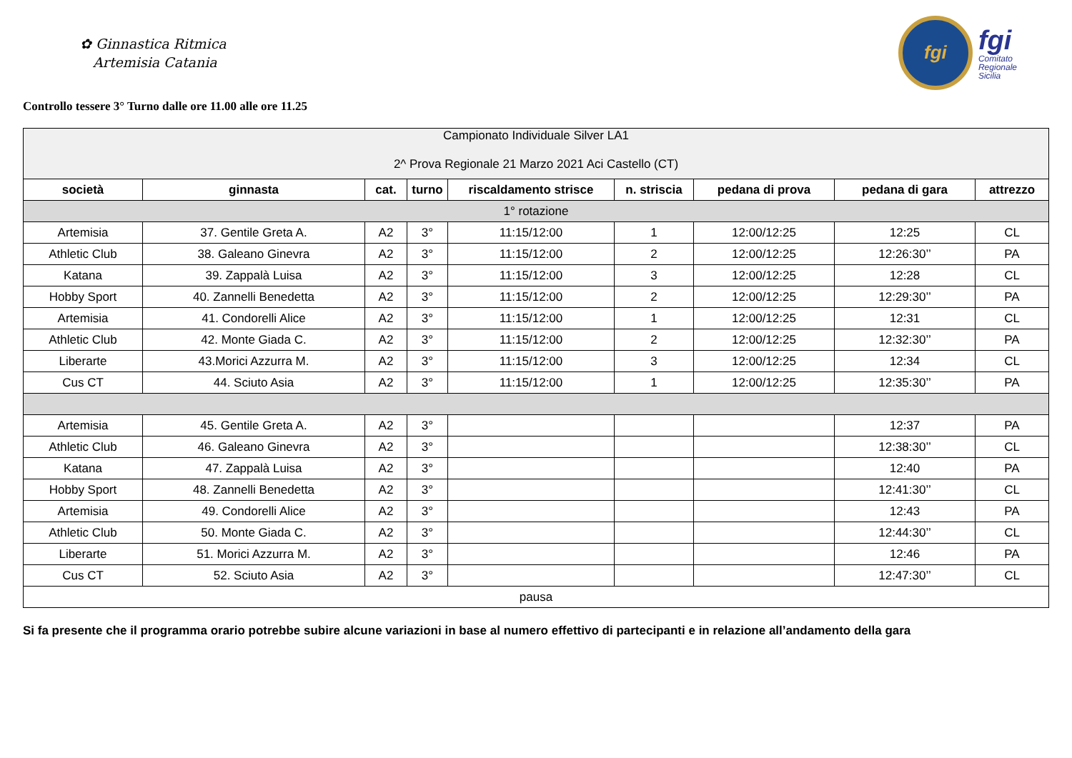✿ Ginnastica Ritmica
Artemisia Catania
fgi
fgi
Comitato
Regionale
Sicilia
Controllo tessere 3° Turno dalle ore 11.00 alle ore 11.25
| Campionato Individuale Silver LA1 2^ Prova Regionale 21 Marzo 2021 Aci Castello (CT) | | | | | | | | |
| società | ginnasta | cat. | turno | riscaldamento strisce | n. striscia | pedana di prova | pedana di gara | attrezzo |
| 1° rotazione | | | | | | | | |
| Artemisia | 37. Gentile Greta A. | A2 | 3° | 11:15/12:00 | 1 | 12:00/12:25 | 12:25 | CL |
| Athletic Club | 38. Galeano Ginevra | A2 | 3° | 11:15/12:00 | 2 | 12:00/12:25 | 12:26:30’’ | PA |
| Katana | 39. Zappalà Luisa | A2 | 3° | 11:15/12:00 | 3 | 12:00/12:25 | 12:28 | CL |
| Hobby Sport | 40. Zannelli Benedetta | A2 | 3° | 11:15/12:00 | 2 | 12:00/12:25 | 12:29:30’’ | PA |
| Artemisia | 41. Condorelli Alice | A2 | 3° | 11:15/12:00 | 1 | 12:00/12:25 | 12:31 | CL |
| Athletic Club | 42. Monte Giada C. | A2 | 3° | 11:15/12:00 | 2 | 12:00/12:25 | 12:32:30’’ | PA |
| Liberarte | 43.Morici Azzurra M. | A2 | 3° | 11:15/12:00 | 3 | 12:00/12:25 | 12:34 | CL |
| Cus CT | 44. Sciuto Asia | A2 | 3° | 11:15/12:00 | 1 | 12:00/12:25 | 12:35:30’’ | PA |
| Artemisia | 45. Gentile Greta A. | A2 | 3° | | | | 12:37 | PA |
| Athletic Club | 46. Galeano Ginevra | A2 | 3° | | | | 12:38:30’’ | CL |
| Katana | 47. Zappalà Luisa | A2 | 3° | | | | 12:40 | PA |
| Hobby Sport | 48. Zannelli Benedetta | A2 | 3° | | | | 12:41:30’’ | CL |
| Artemisia | 49. Condorelli Alice | A2 | 3° | | | | 12:43 | PA |
| Athletic Club | 50. Monte Giada C. | A2 | 3° | | | | 12:44:30’’ | CL |
| Liberarte | 51. Morici Azzurra M. | A2 | 3° | | | | 12:46 | PA |
| Cus CT | 52. Sciuto Asia | A2 | 3° | | | | 12:47:30’’ | CL |
| pausa | | | | | | | | |
Si fa presente che il programma orario potrebbe subire alcune variazioni in base al numero effettivo di partecipanti e in relazione all’andamento della gara